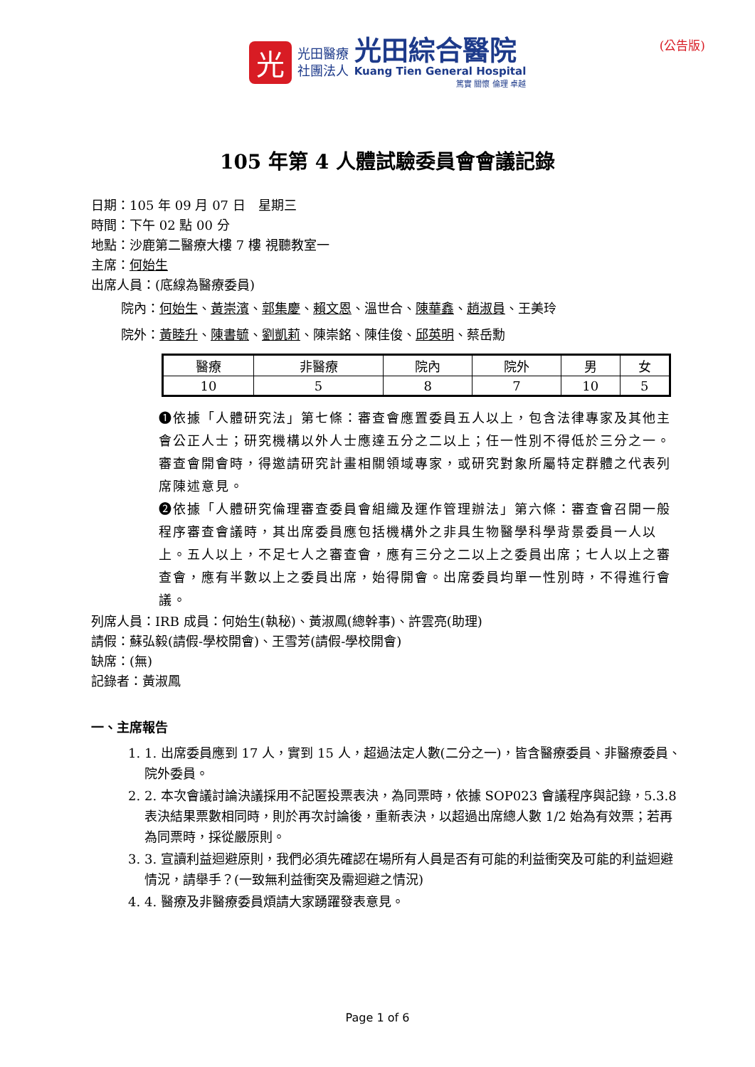光
光田醫療
社團法人
光田綜合醫院
Kuang Tien General Hospital
篤實 關懷 倫理 卓越
(公告版)
105 年第 4 人體試驗委員會會議記錄
日期：105 年 09 月 07 日　星期三
時間：下午 02 點 00 分
地點：沙鹿第二醫療大樓 7 樓 視聽教室一
主席：何始生
出席人員：(底線為醫療委員)
院內：何始生、黃崇濱、郭集慶、賴文恩、溫世合、陳華鑫、趙淑員、王美玲
院外：黃睦升、陳書毓、劉凱莉、陳崇銘、陳佳俊、邱英明、蔡岳勳
| 醫療 | 非醫療 | 院內 | 院外 | 男 | 女 |
| 10 | 5 | 8 | 7 | 10 | 5 |
❶依據「人體研究法」第七條：審查會應置委員五人以上，包含法律專家及其他主會公正人士；研究機構以外人士應達五分之二以上；任一性別不得低於三分之一。審查會開會時，得邀請研究計畫相關領域專家，或研究對象所屬特定群體之代表列席陳述意見。
❷依據「人體研究倫理審查委員會組織及運作管理辦法」第六條：審查會召開一般程序審查會議時，其出席委員應包括機構外之非具生物醫學科學背景委員一人以上。五人以上，不足七人之審查會，應有三分之二以上之委員出席；七人以上之審查會，應有半數以上之委員出席，始得開會。出席委員均單一性別時，不得進行會議。
列席人員：IRB 成員：何始生(執秘)、黃淑鳳(總幹事)、許雲亮(助理)
請假：蘇弘毅(請假-學校開會)、王雪芳(請假-學校開會)
缺席：(無)
記錄者：黃淑鳳
一、主席報告
1. 1. 出席委員應到 17 人，實到 15 人，超過法定人數(二分之一)，皆含醫療委員、非醫療委員、院外委員。
2. 2. 本次會議討論決議採用不記匿投票表決，為同票時，依據 SOP023 會議程序與記錄，5.3.8 表決結果票數相同時，則於再次討論後，重新表決，以超過出席總人數 1/2 始為有效票；若再為同票時，採從嚴原則。
3. 3. 宣讀利益迴避原則，我們必須先確認在場所有人員是否有可能的利益衝突及可能的利益迴避情況，請舉手？(一致無利益衝突及需迴避之情況)
4. 4. 醫療及非醫療委員煩請大家踴躍發表意見。
Page 1 of 6